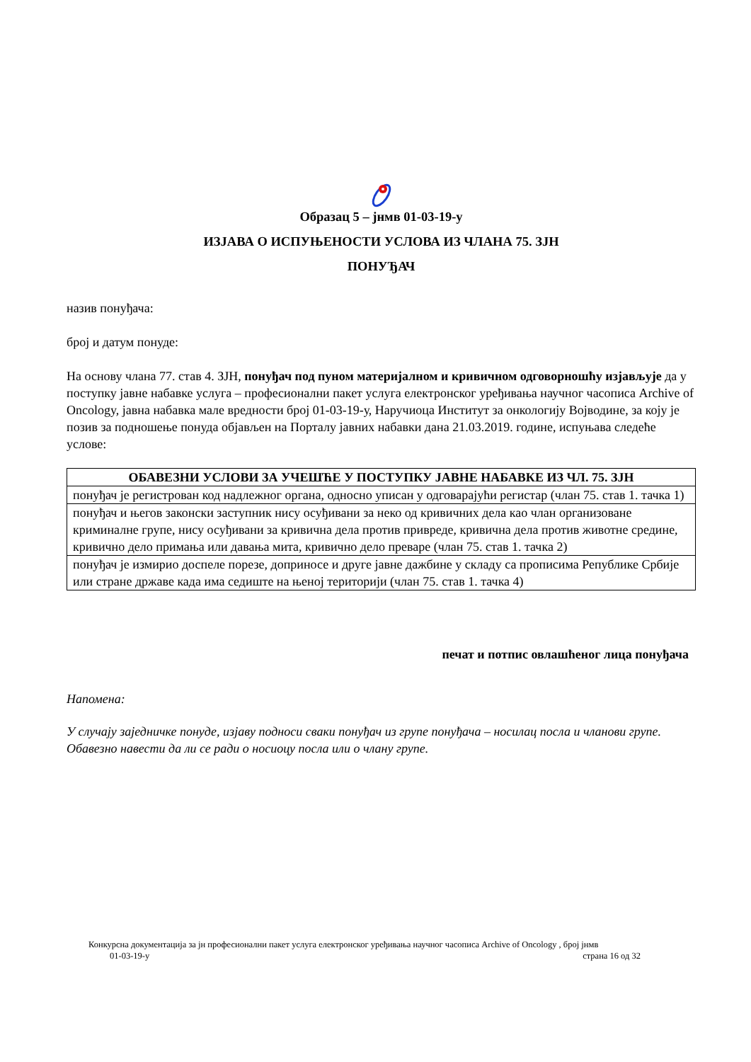Образац 5 – јнмв 01-03-19-у
ИЗЈАВА О ИСПУЊЕНОСТИ УСЛОВА ИЗ ЧЛАНА 75. ЗЈН
ПОНУЂАЧ
назив понуђача:
број и датум понуде:
На основу члана 77. став 4. ЗЈН, понуђач под пуном материјалном и кривичном одговорношћу изјављује да у поступку јавне набавке услуга – професионални пакет услуга електронског уређивања научног часописа Archive of Oncology, јавна набавка мале вредности број 01-03-19-у, Наручиоца Институт за онкологију Војводине, за коју је позив за подношење понуда објављен на Порталу јавних набавки дана 21.03.2019. године, испуњава следеће услове:
| ОБАВЕЗНИ УСЛОВИ ЗА УЧЕШЋЕ У ПОСТУПКУ ЈАВНЕ НАБАВКЕ ИЗ ЧЛ. 75. ЗЈН |
| --- |
| понуђач је регистрован код надлежног органа, односно уписан у одговарајући регистар (члан 75. став 1. тачка 1) |
| понуђач и његов законски заступник нису осуђивани за неко од кривичних дела као члан организоване криминалне групе, нису осуђивани за кривична дела против привреде, кривична дела против животне средине, кривично дело примања или давања мита, кривично дело преваре (члан 75. став 1. тачка 2) |
| понуђач је измирио доспеле порезе, доприносе и друге јавне дажбине у складу са прописима Републике Србије или стране државе када има седиште на њеној територији (члан 75. став 1. тачка 4) |
печат и потпис овлашћеног лица понуђача
Напомена:
У случају заједничке понуде, изјаву подноси сваки понуђач из групе понуђача – носилац посла и чланови групе. Обавезно навести да ли се ради о носиоцу посла или о члану групе.
Конкурсна документација за јн професионални пакет услуга електронског уређивања научног часописа Archive of Oncology , број јнмв
01-03-19-у страна 16 од 32